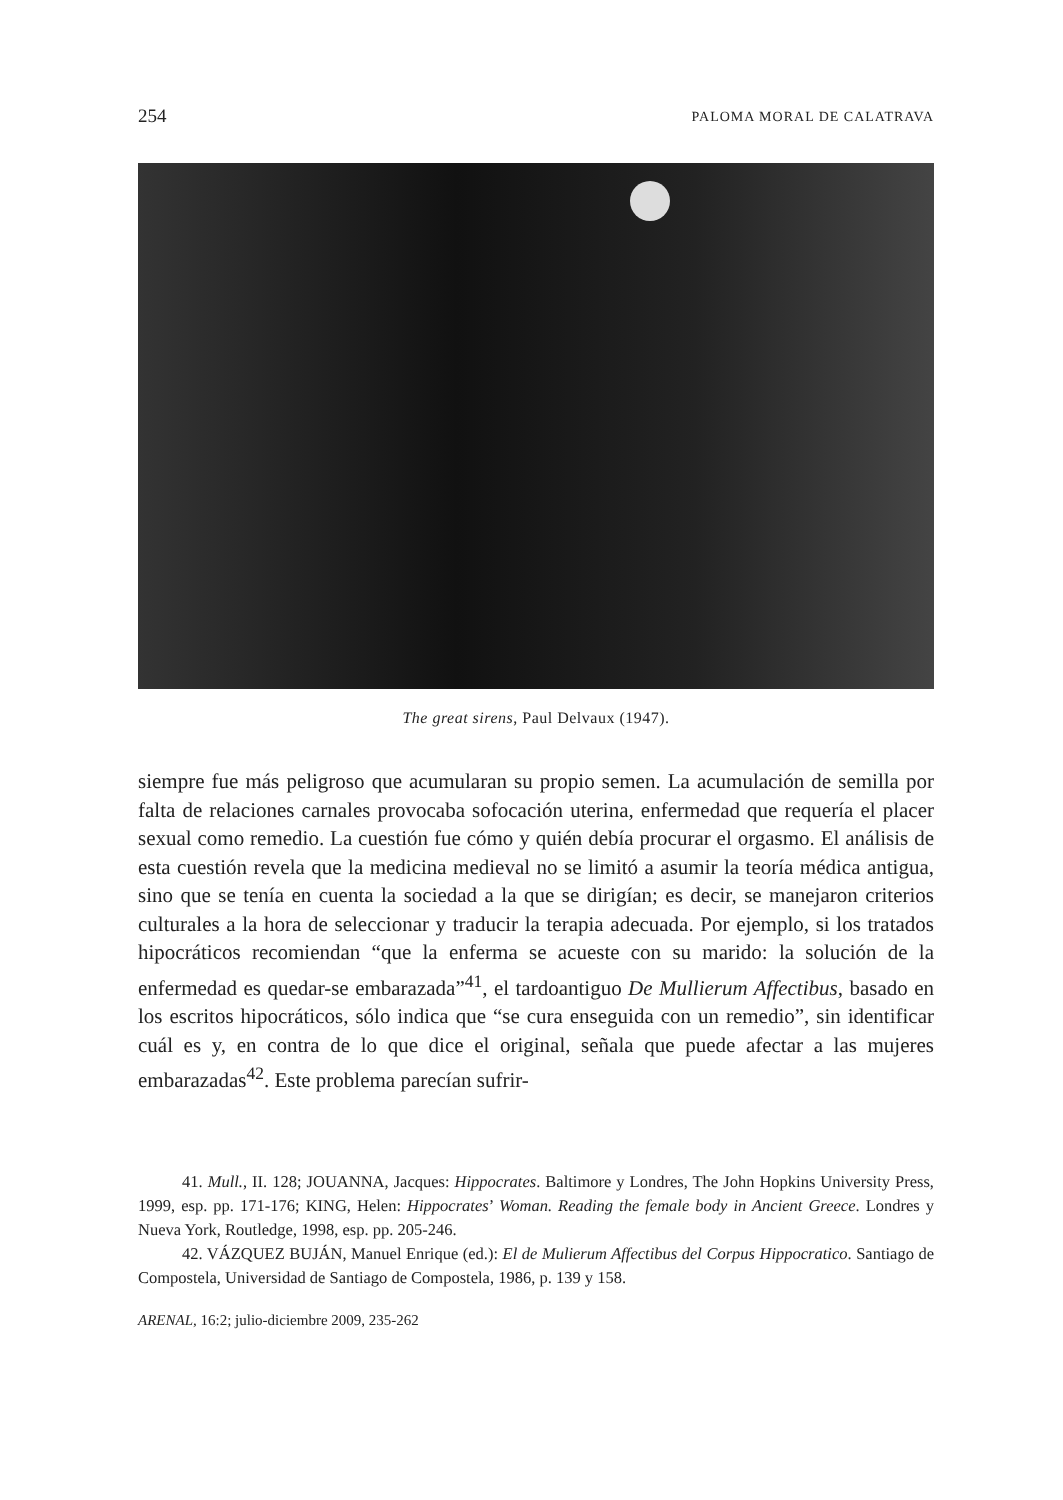254 PALOMA MORAL DE CALATRAVA
The great sirens, Paul Delvaux (1947).
siempre fue más peligroso que acumularan su propio semen. La acumulación de semilla por falta de relaciones carnales provocaba sofocación uterina, enfermedad que requería el placer sexual como remedio. La cuestión fue cómo y quién debía procurar el orgasmo. El análisis de esta cuestión revela que la medicina medieval no se limitó a asumir la teoría médica antigua, sino que se tenía en cuenta la sociedad a la que se dirigían; es decir, se manejaron criterios culturales a la hora de seleccionar y traducir la terapia adecuada. Por ejemplo, si los tratados hipocráticos recomiendan “que la enferma se acueste con su marido: la solución de la enfermedad es quedar-se embarazada”<sup>41</sup>, el tardoantiguo De Mullierum Affectibus, basado en los escritos hipocráticos, sólo indica que “se cura enseguida con un remedio”, sin identificar cuál es y, en contra de lo que dice el original, señala que puede afectar a las mujeres embarazadas<sup>42</sup>. Este problema parecían sufrir-
41. Mull., II. 128; JOUANNA, Jacques: Hippocrates. Baltimore y Londres, The John Hopkins University Press, 1999, esp. pp. 171-176; KING, Helen: Hippocrates’ Woman. Reading the female body in Ancient Greece. Londres y Nueva York, Routledge, 1998, esp. pp. 205-246.
42. VÁZQUEZ BUJÁN, Manuel Enrique (ed.): El de Mulierum Affectibus del Corpus Hippocratico. Santiago de Compostela, Universidad de Santiago de Compostela, 1986, p. 139 y 158.
ARENAL, 16:2; julio-diciembre 2009, 235-262